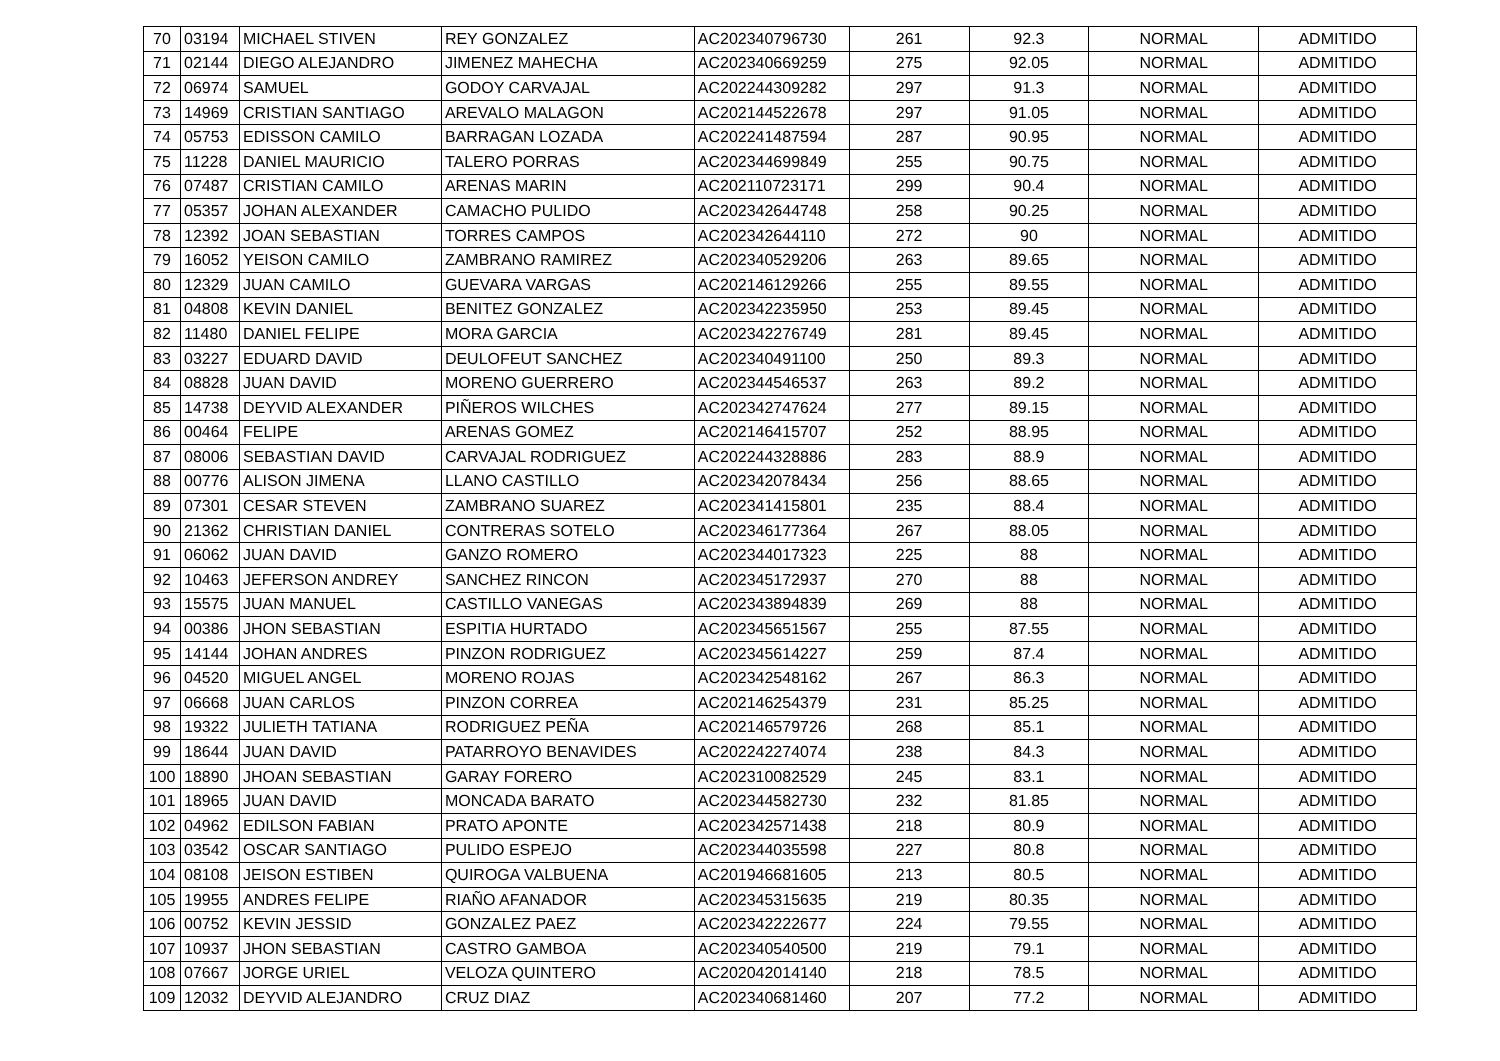| 70 | 03194 | MICHAEL STIVEN | REY GONZALEZ | AC202340796730 | 261 | 92.3 | NORMAL | ADMITIDO |
| 71 | 02144 | DIEGO ALEJANDRO | JIMENEZ MAHECHA | AC202340669259 | 275 | 92.05 | NORMAL | ADMITIDO |
| 72 | 06974 | SAMUEL | GODOY CARVAJAL | AC202244309282 | 297 | 91.3 | NORMAL | ADMITIDO |
| 73 | 14969 | CRISTIAN SANTIAGO | AREVALO MALAGON | AC202144522678 | 297 | 91.05 | NORMAL | ADMITIDO |
| 74 | 05753 | EDISSON CAMILO | BARRAGAN LOZADA | AC202241487594 | 287 | 90.95 | NORMAL | ADMITIDO |
| 75 | 11228 | DANIEL MAURICIO | TALERO PORRAS | AC202344699849 | 255 | 90.75 | NORMAL | ADMITIDO |
| 76 | 07487 | CRISTIAN CAMILO | ARENAS MARIN | AC202110723171 | 299 | 90.4 | NORMAL | ADMITIDO |
| 77 | 05357 | JOHAN ALEXANDER | CAMACHO PULIDO | AC202342644748 | 258 | 90.25 | NORMAL | ADMITIDO |
| 78 | 12392 | JOAN SEBASTIAN | TORRES CAMPOS | AC202342644110 | 272 | 90 | NORMAL | ADMITIDO |
| 79 | 16052 | YEISON CAMILO | ZAMBRANO RAMIREZ | AC202340529206 | 263 | 89.65 | NORMAL | ADMITIDO |
| 80 | 12329 | JUAN CAMILO | GUEVARA VARGAS | AC202146129266 | 255 | 89.55 | NORMAL | ADMITIDO |
| 81 | 04808 | KEVIN DANIEL | BENITEZ GONZALEZ | AC202342235950 | 253 | 89.45 | NORMAL | ADMITIDO |
| 82 | 11480 | DANIEL FELIPE | MORA GARCIA | AC202342276749 | 281 | 89.45 | NORMAL | ADMITIDO |
| 83 | 03227 | EDUARD DAVID | DEULOFEUT SANCHEZ | AC202340491100 | 250 | 89.3 | NORMAL | ADMITIDO |
| 84 | 08828 | JUAN DAVID | MORENO GUERRERO | AC202344546537 | 263 | 89.2 | NORMAL | ADMITIDO |
| 85 | 14738 | DEYVID ALEXANDER | PIÑEROS WILCHES | AC202342747624 | 277 | 89.15 | NORMAL | ADMITIDO |
| 86 | 00464 | FELIPE | ARENAS GOMEZ | AC202146415707 | 252 | 88.95 | NORMAL | ADMITIDO |
| 87 | 08006 | SEBASTIAN DAVID | CARVAJAL RODRIGUEZ | AC202244328886 | 283 | 88.9 | NORMAL | ADMITIDO |
| 88 | 00776 | ALISON JIMENA | LLANO CASTILLO | AC202342078434 | 256 | 88.65 | NORMAL | ADMITIDO |
| 89 | 07301 | CESAR STEVEN | ZAMBRANO SUAREZ | AC202341415801 | 235 | 88.4 | NORMAL | ADMITIDO |
| 90 | 21362 | CHRISTIAN DANIEL | CONTRERAS SOTELO | AC202346177364 | 267 | 88.05 | NORMAL | ADMITIDO |
| 91 | 06062 | JUAN DAVID | GANZO ROMERO | AC202344017323 | 225 | 88 | NORMAL | ADMITIDO |
| 92 | 10463 | JEFERSON ANDREY | SANCHEZ RINCON | AC202345172937 | 270 | 88 | NORMAL | ADMITIDO |
| 93 | 15575 | JUAN MANUEL | CASTILLO VANEGAS | AC202343894839 | 269 | 88 | NORMAL | ADMITIDO |
| 94 | 00386 | JHON SEBASTIAN | ESPITIA HURTADO | AC202345651567 | 255 | 87.55 | NORMAL | ADMITIDO |
| 95 | 14144 | JOHAN ANDRES | PINZON RODRIGUEZ | AC202345614227 | 259 | 87.4 | NORMAL | ADMITIDO |
| 96 | 04520 | MIGUEL ANGEL | MORENO ROJAS | AC202342548162 | 267 | 86.3 | NORMAL | ADMITIDO |
| 97 | 06668 | JUAN CARLOS | PINZON CORREA | AC202146254379 | 231 | 85.25 | NORMAL | ADMITIDO |
| 98 | 19322 | JULIETH TATIANA | RODRIGUEZ PEÑA | AC202146579726 | 268 | 85.1 | NORMAL | ADMITIDO |
| 99 | 18644 | JUAN DAVID | PATARROYO BENAVIDES | AC202242274074 | 238 | 84.3 | NORMAL | ADMITIDO |
| 100 | 18890 | JHOAN SEBASTIAN | GARAY FORERO | AC202310082529 | 245 | 83.1 | NORMAL | ADMITIDO |
| 101 | 18965 | JUAN DAVID | MONCADA BARATO | AC202344582730 | 232 | 81.85 | NORMAL | ADMITIDO |
| 102 | 04962 | EDILSON FABIAN | PRATO APONTE | AC202342571438 | 218 | 80.9 | NORMAL | ADMITIDO |
| 103 | 03542 | OSCAR SANTIAGO | PULIDO ESPEJO | AC202344035598 | 227 | 80.8 | NORMAL | ADMITIDO |
| 104 | 08108 | JEISON ESTIBEN | QUIROGA VALBUENA | AC201946681605 | 213 | 80.5 | NORMAL | ADMITIDO |
| 105 | 19955 | ANDRES FELIPE | RIAÑO AFANADOR | AC202345315635 | 219 | 80.35 | NORMAL | ADMITIDO |
| 106 | 00752 | KEVIN JESSID | GONZALEZ PAEZ | AC202342222677 | 224 | 79.55 | NORMAL | ADMITIDO |
| 107 | 10937 | JHON SEBASTIAN | CASTRO GAMBOA | AC202340540500 | 219 | 79.1 | NORMAL | ADMITIDO |
| 108 | 07667 | JORGE URIEL | VELOZA QUINTERO | AC202042014140 | 218 | 78.5 | NORMAL | ADMITIDO |
| 109 | 12032 | DEYVID ALEJANDRO | CRUZ DIAZ | AC202340681460 | 207 | 77.2 | NORMAL | ADMITIDO |